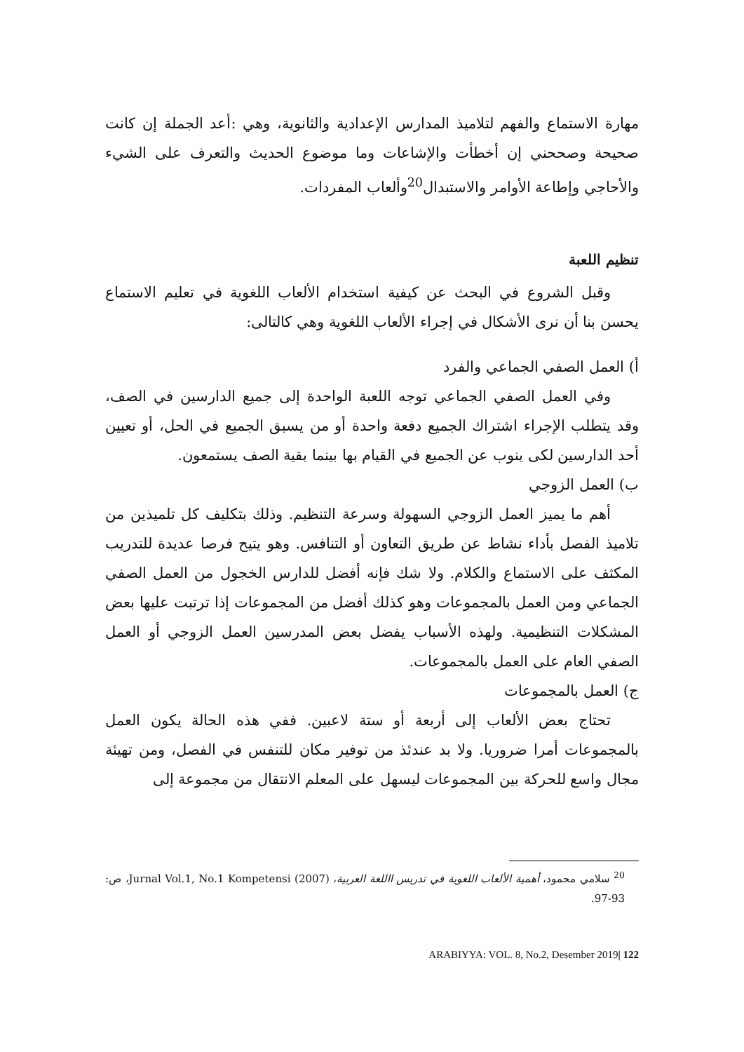مهارة الاستماع والفهم لتلاميذ المدارس الإعدادية والثانوية، وهي :أعد الجملة إن كانت صحيحة وصححني إن أخطأت والإشاعات وما موضوع الحديث والتعرف على الشيء والأحاجي وإطاعة الأوامر والاستبدال<sup>20</sup>وألعاب المفردات.
تنظيم اللعبة
وقبل الشروع في البحث عن كيفية استخدام الألعاب اللغوية في تعليم الاستماع يحسن بنا أن نرى الأشكال في إجراء الألعاب اللغوية وهي كالتالى:
أ) العمل الصفي الجماعي والفرد
وفي العمل الصفي الجماعي توجه اللعبة الواحدة إلى جميع الدارسين في الصف، وقد يتطلب الإجراء اشتراك الجميع دفعة واحدة أو من يسبق الجميع في الحل، أو تعيين أحد الدارسين لكى ينوب عن الجميع في القيام بها بينما بقية الصف يستمعون.
ب) العمل الزوجي
أهم ما يميز العمل الزوجي السهولة وسرعة التنظيم. وذلك بتكليف كل تلميذين من تلاميذ الفصل بأداء نشاط عن طريق التعاون أو التنافس. وهو يتيح فرصا عديدة للتدريب المكثف على الاستماع والكلام. ولا شك فإنه أفضل للدارس الخجول من العمل الصفي الجماعي ومن العمل بالمجموعات وهو كذلك أفضل من المجموعات إذا ترتبت عليها بعض المشكلات التنظيمية. ولهذه الأسباب يفضل بعض المدرسين العمل الزوجي أو العمل الصفي العام على العمل بالمجموعات.
ج) العمل بالمجموعات
تحتاج بعض الألعاب إلى أربعة أو ستة لاعبين. ففي هذه الحالة يكون العمل بالمجموعات أمرا ضروريا. ولا بد عندئذ من توفير مكان للتنفس في الفصل، ومن تهيئة مجال واسع للحركة بين المجموعات ليسهل على المعلم الانتقال من مجموعة إلى
<sup>20</sup> سلامي محمود، أهمية الألعاب اللغوية في تدريس االلغة العربية، Jurnal Vol.1, No.1 Kompetensi (2007)، ص: 93-97.
ARABIYYA: VOL. 8, No.2, Desember 2019| 122